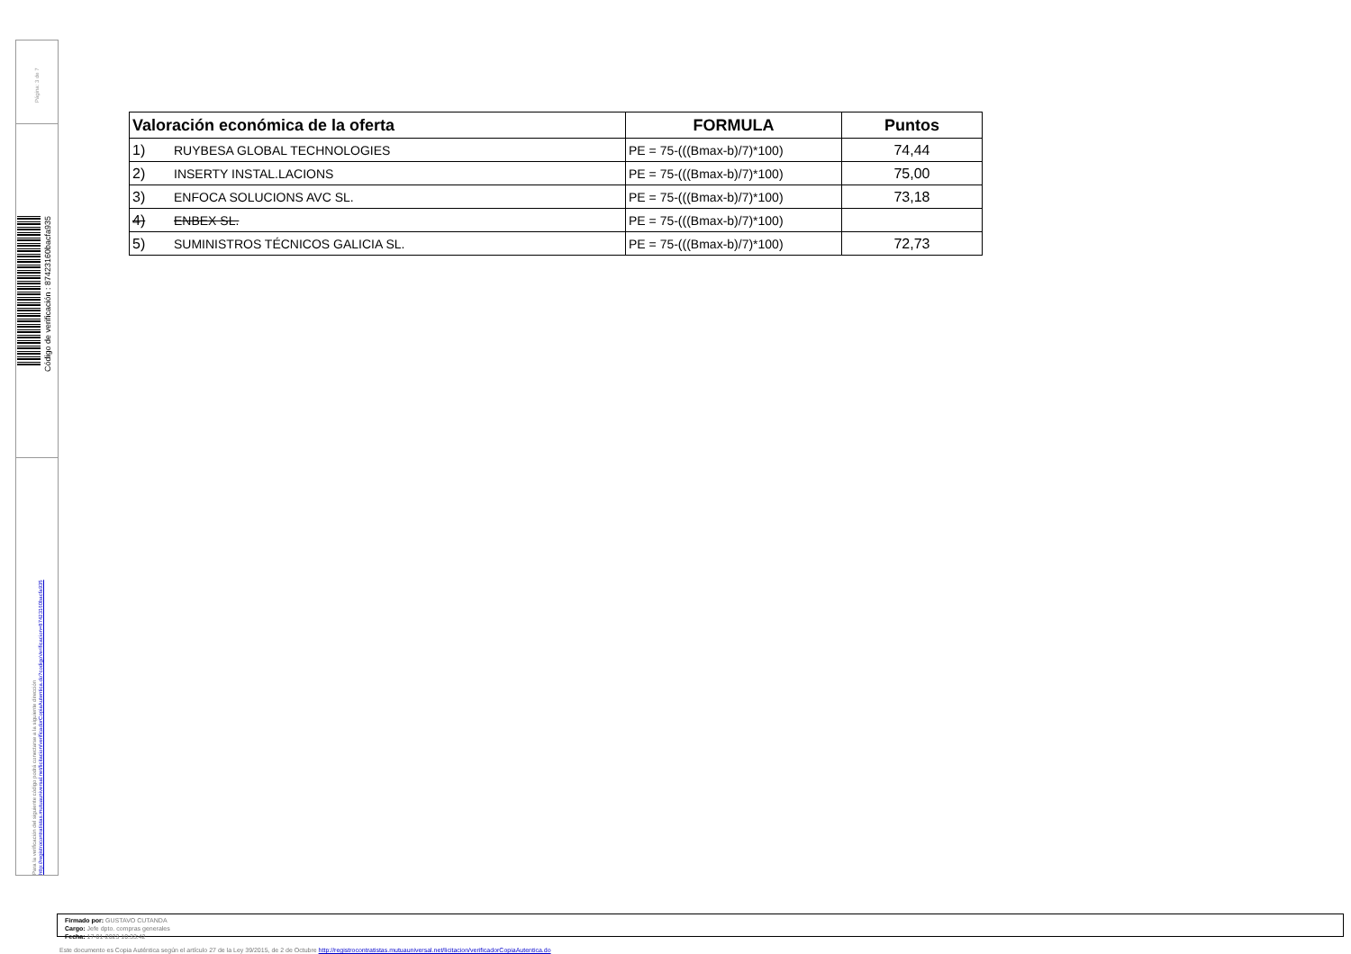Página: 3 de 7
Código de verificación : 87423160bacfa935
Para la verificación del siguiente código podrá conectarse a la siguiente dirección
http://registrocontratistas.mutuauniversal.net/licitacion/verificadorCopiaAutentica.do?codigoVerificacion=87423160bacfa935
| Valoración económica de la oferta | | FORMULA | Puntos |
| --- | --- | --- | --- |
| 1) | RUYBESA GLOBAL TECHNOLOGIES | PE = 75-(((Bmax-b)/7)*100) | 74,44 |
| 2) | INSERTY INSTAL.LACIONS | PE = 75-(((Bmax-b)/7)*100) | 75,00 |
| 3) | ENFOCA SOLUCIONS AVC SL. | PE = 75-(((Bmax-b)/7)*100) | 73,18 |
| 4) | ENBEX SL. | PE = 75-(((Bmax-b)/7)*100) | |
| 5) | SUMINISTROS TÉCNICOS GALICIA SL. | PE = 75-(((Bmax-b)/7)*100) | 72,73 |
Firmado por: GUSTAVO CUTANDA
Cargo: Jefe dpto. compras generales
Fecha: 17-01-2023 10:33:42
Este documento es Copia Auténtica según el artículo 27 de la Ley 39/2015, de 2 de Octubre http://registrocontratistas.mutuauniversal.net/licitacion/verificadorCopiaAutentica.do